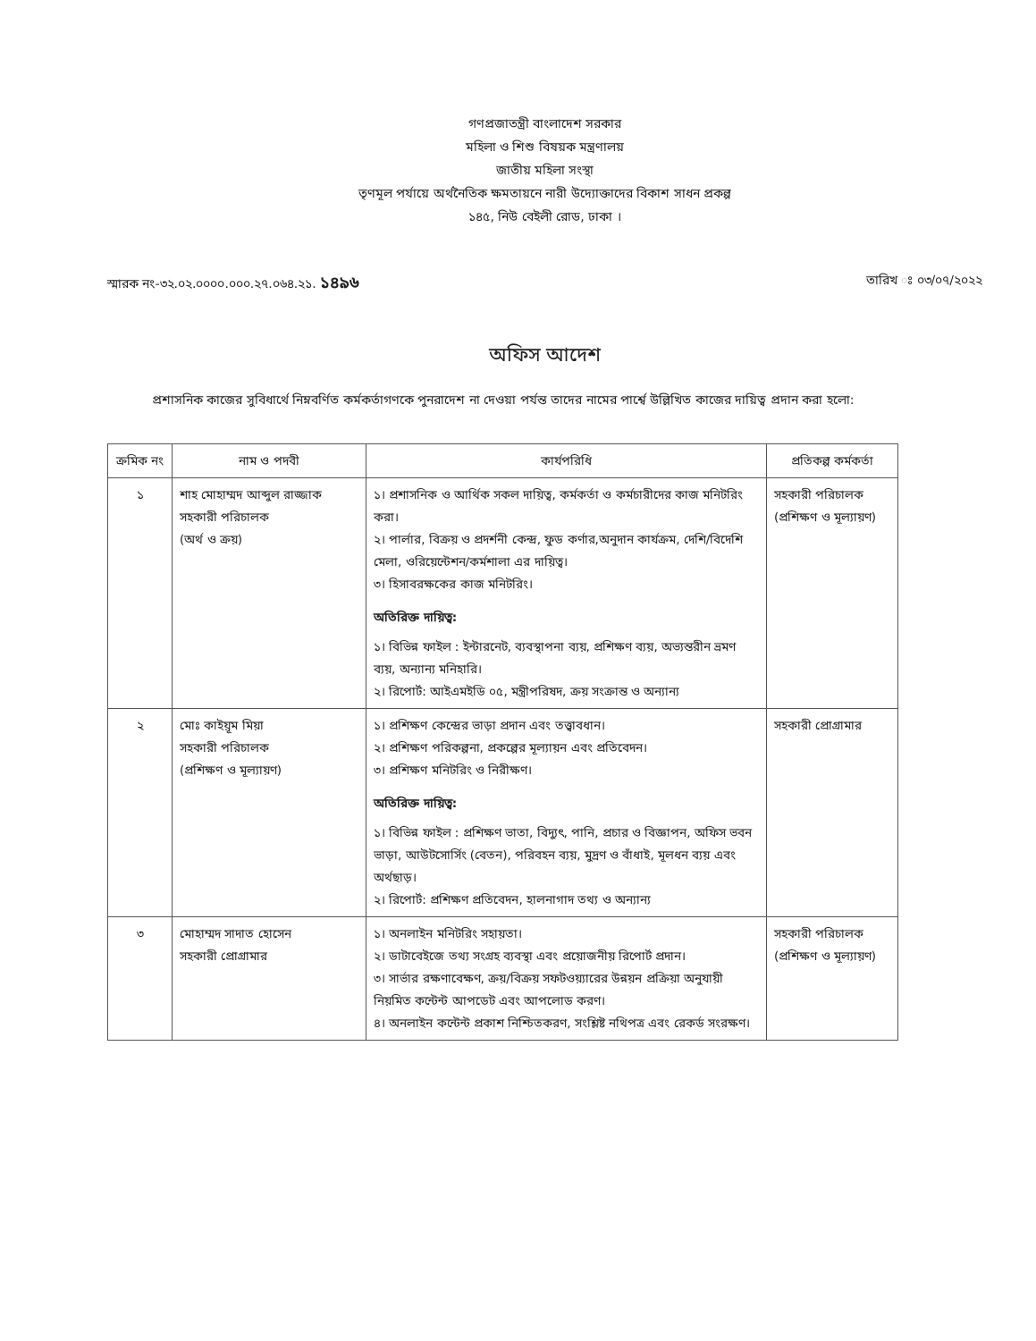গণপ্রজাতন্ত্রী বাংলাদেশ সরকার
মহিলা ও শিশু বিষয়ক মন্ত্রণালয়
জাতীয় মহিলা সংস্থা
তৃণমূল পর্যায়ে অর্থনৈতিক ক্ষমতায়নে নারী উদ্যোক্তাদের বিকাশ সাধন প্রকল্প
১৪৫, নিউ বেইলী রোড, ঢাকা ।
স্মারক নং-৩২.০২.০০০০.০০০.২৭.০৬৪.২১. ১৪৯৬ তারিখ ঃ ০৩/০৭/২০২২
অফিস আদেশ
প্রশাসনিক কাজের সুবিধার্থে নিম্নবর্ণিত কর্মকর্তাগণকে পুনরাদেশ না দেওয়া পর্যন্ত তাদের নামের পার্শ্বে উল্লিখিত কাজের দায়িত্ব প্রদান করা হলো:
| ক্রমিক নং | নাম ও পদবী | কার্যপরিধি | প্রতিকল্প কর্মকর্তা |
| --- | --- | --- | --- |
| ১ | শাহ মোহাম্মদ আব্দুল রাজ্জাক সহকারী পরিচালক (অর্থ ও ক্রয়) | ১। প্রশাসনিক ও আর্থিক সকল দায়িত্ব, কর্মকর্তা ও কর্মচারীদের কাজ মনিটরিং করা। ২। পার্লার, বিক্রয় ও প্রদর্শনী কেন্দ্র, ফুড কর্ণার,অনুদান কার্যক্রম, দেশি/বিদেশি মেলা, ওরিয়েন্টেশন/কর্মশালা এর দায়িত্ব। ৩। হিসাবরক্ষকের কাজ মনিটরিং। অতিরিক্ত দায়িত্ব: ১। বিভিন্ন ফাইল : ইন্টারনেট, ব্যবস্থাপনা ব্যয়, প্রশিক্ষণ ব্যয়, অভ্যন্তরীন ভ্রমণ ব্যয়, অন্যান্য মনিহারি। ২। রিপোর্ট: আইএমইডি ০৫, মন্ত্রীপরিষদ, ক্রয় সংক্রান্ত ও অন্যান্য | সহকারী পরিচালক (প্রশিক্ষণ ও মূল্যায়ণ) |
| ২ | মোঃ কাইয়ূম মিয়া সহকারী পরিচালক (প্রশিক্ষণ ও মূল্যায়ণ) | ১। প্রশিক্ষণ কেন্দ্রের ভাড়া প্রদান এবং তত্ত্বাবধান। ২। প্রশিক্ষণ পরিকল্পনা, প্রকল্পের মূল্যায়ন এবং প্রতিবেদন। ৩। প্রশিক্ষণ মনিটরিং ও নিরীক্ষণ। অতিরিক্ত দায়িত্ব: ১। বিভিন্ন ফাইল : প্রশিক্ষণ ভাতা, বিদ্যুৎ, পানি, প্রচার ও বিজ্ঞাপন, অফিস ভবন ভাড়া, আউটসোর্সিং (বেতন), পরিবহন ব্যয়, মুদ্রণ ও বাঁধাই, মূলধন ব্যয় এবং অর্থছাড়। ২। রিপোর্ট: প্রশিক্ষণ প্রতিবেদন, হালনাগাদ তথ্য ও অন্যান্য | সহকারী প্রোগ্রামার |
| ৩ | মোহাম্মদ সাদাত হোসেন সহকারী প্রোগ্রামার | ১। অনলাইন মনিটরিং সহায়তা। ২। ডাটাবেইজে তথ্য সংগ্রহ ব্যবস্থা এবং প্রয়োজনীয় রিপোর্ট প্রদান। ৩। সার্ভার রক্ষণাবেক্ষণ, ক্রয়/বিক্রয় সফটওয়্যারের উন্নয়ন প্রক্রিয়া অনুযায়ী নিয়মিত কন্টেন্ট আপডেট এবং আপলোড করণ। ৪। অনলাইন কন্টেন্ট প্রকাশ নিশ্চিতকরণ, সংশ্লিষ্ট নথিপত্র এবং রেকর্ড সংরক্ষণ। | সহকারী পরিচালক (প্রশিক্ষণ ও মূল্যায়ণ) |